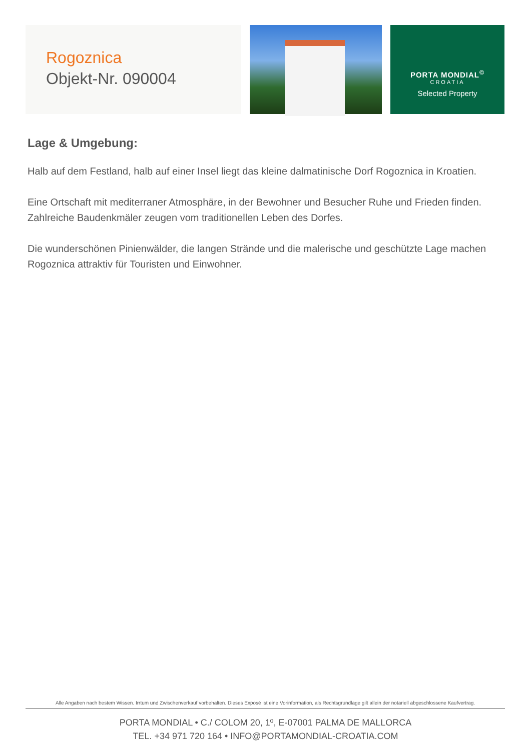Rogoznica
Objekt-Nr. 090004
PORTA MONDIAL<sup>©</sup>
CROATIA
Selected Property
Lage & Umgebung:
Halb auf dem Festland, halb auf einer Insel liegt das kleine dalmatinische Dorf Rogoznica in Kroatien.
Eine Ortschaft mit mediterraner Atmosphäre, in der Bewohner und Besucher Ruhe und Frieden finden. Zahlreiche Baudenkmäler zeugen vom traditionellen Leben des Dorfes.
Die wunderschönen Pinienwälder, die langen Strände und die malerische und geschützte Lage machen Rogoznica attraktiv für Touristen und Einwohner.
Alle Angaben nach bestem Wissen. Irrtum und Zwischenverkauf vorbehalten. Dieses Exposé ist eine Vorinformation, als Rechtsgrundlage gilt allein der notariell abgeschlossene Kaufvertrag.
PORTA MONDIAL • C./ COLOM 20, 1º, E-07001 PALMA DE MALLORCA
TEL. +34 971 720 164 • INFO@PORTAMONDIAL-CROATIA.COM